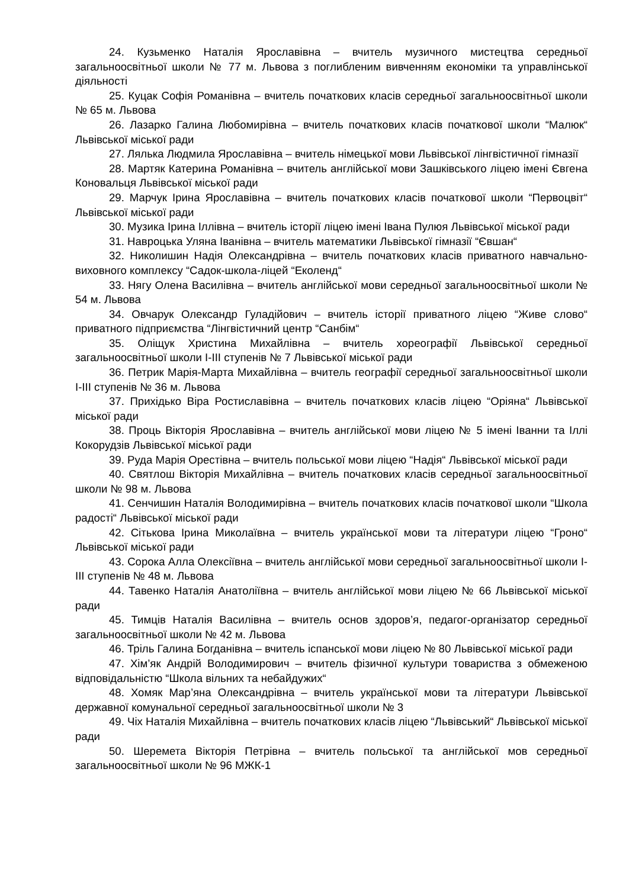24. Кузьменко Наталія Ярославівна – вчитель музичного мистецтва середньої загальноосвітньої школи № 77 м. Львова з поглибленим вивченням економіки та управлінської діяльності
25. Куцак Софія Романівна – вчитель початкових класів середньої загальноосвітньої школи № 65 м. Львова
26. Лазарко Галина Любомирівна – вчитель початкових класів початкової школи “Малюк“ Львівської міської ради
27. Лялька Людмила Ярославівна – вчитель німецької мови Львівської лінгвістичної гімназії
28. Мартяк Катерина Романівна – вчитель англійської мови Зашківського ліцею імені Євгена Коновальця Львівської міської ради
29. Марчук Ірина Ярославівна – вчитель початкових класів початкової школи “Первоцвіт“ Львівської міської ради
30. Музика Ірина Іллівна – вчитель історії ліцею імені Івана Пулюя Львівської міської ради
31. Навроцька Уляна Іванівна – вчитель математики Львівської гімназії “Євшан“
32. Николишин Надія Олександрівна – вчитель початкових класів приватного навчально-виховного комплексу “Садок-школа-ліцей “Еколенд“
33. Нягу Олена Василівна – вчитель англійської мови середньої загальноосвітньої школи № 54 м. Львова
34. Овчарук Олександр Гуладійович – вчитель історії приватного ліцею “Живе слово“ приватного підприємства “Лінгвістичний центр “Санбім“
35. Оліщук Христина Михайлівна – вчитель хореографії Львівської середньої загальноосвітньої школи I-III ступенів № 7 Львівської міської ради
36. Петрик Марія-Марта Михайлівна – вчитель географії середньої загальноосвітньої школи I-III ступенів № 36 м. Львова
37. Прихідько Віра Ростиславівна – вчитель початкових класів ліцею “Оріяна“ Львівської міської ради
38. Проць Вікторія Ярославівна – вчитель англійської мови ліцею № 5 імені Іванни та Іллі Кокорудзів Львівської міської ради
39. Руда Марія Орестівна – вчитель польської мови ліцею “Надія“ Львівської міської ради
40. Святлош Вікторія Михайлівна – вчитель початкових класів середньої загальноосвітньої школи № 98 м. Львова
41. Сенчишин Наталія Володимирівна – вчитель початкових класів початкової школи “Школа радості“ Львівської міської ради
42. Сітькова Ірина Миколаївна – вчитель української мови та літератури ліцею “Гроно“ Львівської міської ради
43. Сорока Алла Олексіївна – вчитель англійської мови середньої загальноосвітньої школи I-III ступенів № 48 м. Львова
44. Тавенко Наталія Анатоліївна – вчитель англійської мови ліцею № 66 Львівської міської ради
45. Тимців Наталія Василівна – вчитель основ здоров’я, педагог-організатор середньої загальноосвітньої школи № 42 м. Львова
46. Тріль Галина Богданівна – вчитель іспанської мови ліцею № 80 Львівської міської ради
47. Хім’як Андрій Володимирович – вчитель фізичної культури товариства з обмеженою відповідальністю “Школа вільних та небайдужих“
48. Хомяк Мар’яна Олександрівна – вчитель української мови та літератури Львівської державної комунальної середньої загальноосвітньої школи № 3
49. Чіх Наталія Михайлівна – вчитель початкових класів ліцею “Львівський“ Львівської міської ради
50. Шеремета Вікторія Петрівна – вчитель польської та англійської мов середньої загальноосвітньої школи № 96 МЖК-1